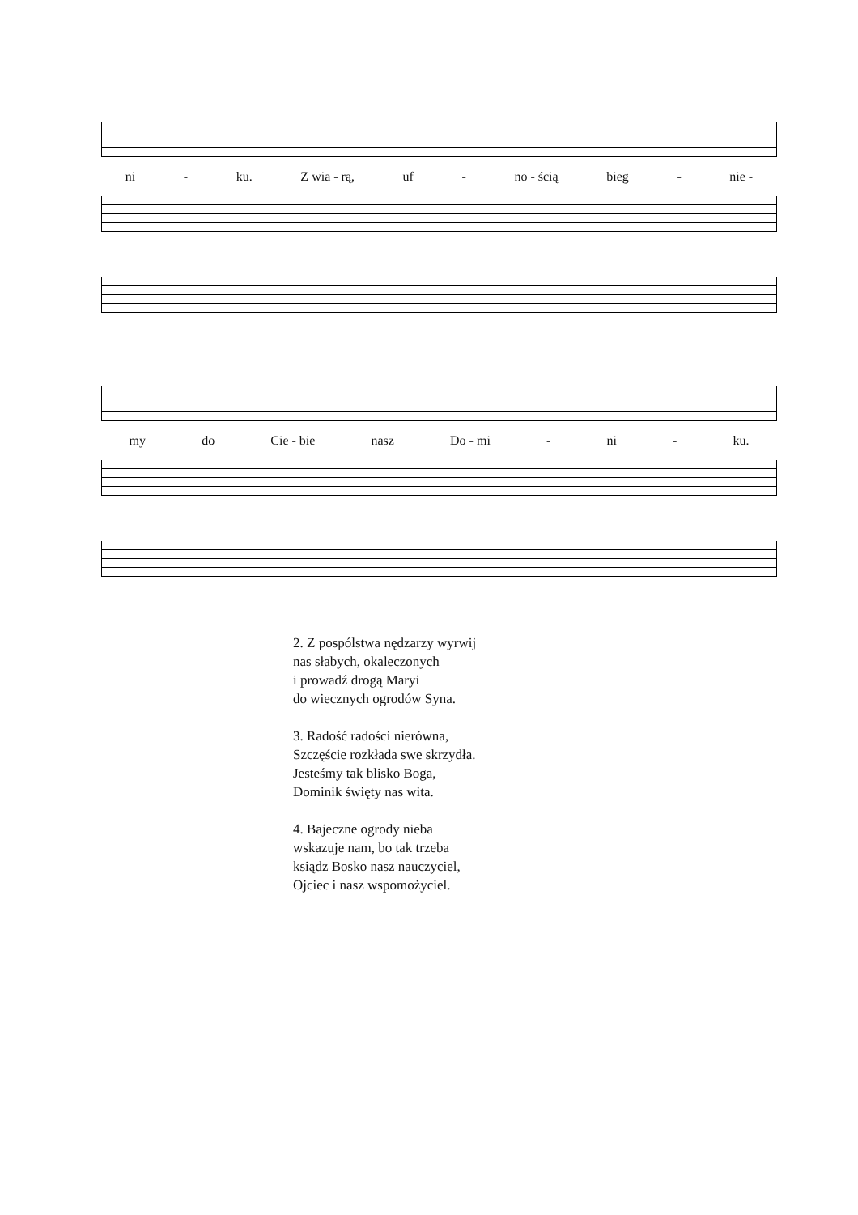ni - ku. Z wia - rą, uf - no - ścią bieg - nie -
my do Cie - bie nasz Do - mi - ni - ku.
2. Z pospólstwa nędzarzy wyrwij
nas słabych, okaleczonych
i prowadź drogą Maryi
do wiecznych ogrodów Syna.
3. Radość radości nierówna,
Szczęście rozkłada swe skrzydła.
Jesteśmy tak blisko Boga,
Dominik święty nas wita.
4. Bajeczne ogrody nieba
wskazuje nam, bo tak trzeba
ksiądz Bosko nasz nauczyciel,
Ojciec i nasz wspomożyciel.